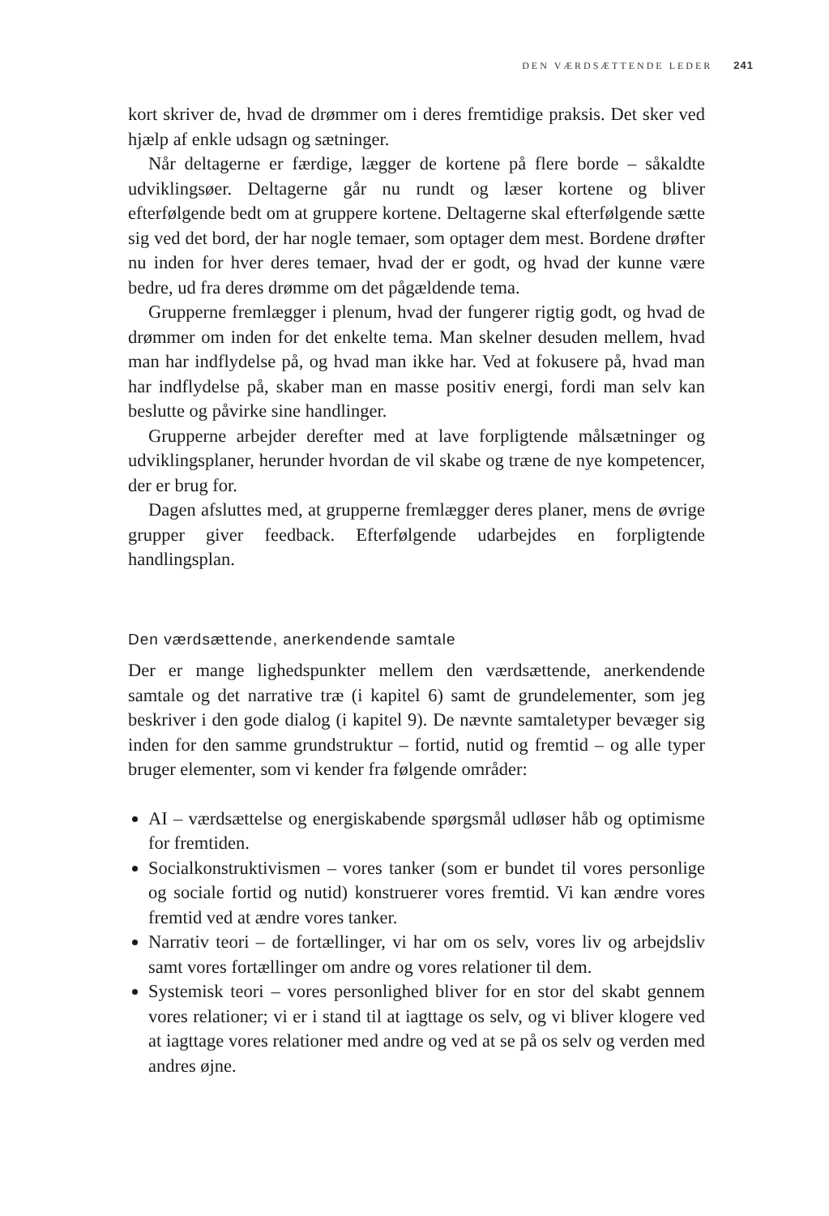DEN VÆRDSÆTTENDE LEDER 241
kort skriver de, hvad de drømmer om i deres fremtidige praksis. Det sker ved hjælp af enkle udsagn og sætninger.
Når deltagerne er færdige, lægger de kortene på flere borde – såkaldte udviklingsøer. Deltagerne går nu rundt og læser kortene og bliver efterfølgende bedt om at gruppere kortene. Deltagerne skal efterfølgende sætte sig ved det bord, der har nogle temaer, som optager dem mest. Bordene drøfter nu inden for hver deres temaer, hvad der er godt, og hvad der kunne være bedre, ud fra deres drømme om det pågældende tema.
Grupperne fremlægger i plenum, hvad der fungerer rigtig godt, og hvad de drømmer om inden for det enkelte tema. Man skelner desuden mellem, hvad man har indflydelse på, og hvad man ikke har. Ved at fokusere på, hvad man har indflydelse på, skaber man en masse positiv energi, fordi man selv kan beslutte og påvirke sine handlinger.
Grupperne arbejder derefter med at lave forpligtende målsætninger og udviklingsplaner, herunder hvordan de vil skabe og træne de nye kompetencer, der er brug for.
Dagen afsluttes med, at grupperne fremlægger deres planer, mens de øvrige grupper giver feedback. Efterfølgende udarbejdes en forpligtende handlingsplan.
Den værdsættende, anerkendende samtale
Der er mange lighedspunkter mellem den værdsættende, anerkendende samtale og det narrative træ (i kapitel 6) samt de grundelementer, som jeg beskriver i den gode dialog (i kapitel 9). De nævnte samtaletyper bevæger sig inden for den samme grundstruktur – fortid, nutid og fremtid – og alle typer bruger elementer, som vi kender fra følgende områder:
AI – værdsættelse og energiskabende spørgsmål udløser håb og optimisme for fremtiden.
Socialkonstruktivismen – vores tanker (som er bundet til vores personlige og sociale fortid og nutid) konstruerer vores fremtid. Vi kan ændre vores fremtid ved at ændre vores tanker.
Narrativ teori – de fortællinger, vi har om os selv, vores liv og arbejdsliv samt vores fortællinger om andre og vores relationer til dem.
Systemisk teori – vores personlighed bliver for en stor del skabt gennem vores relationer; vi er i stand til at iagttage os selv, og vi bliver klogere ved at iagttage vores relationer med andre og ved at se på os selv og verden med andres øjne.